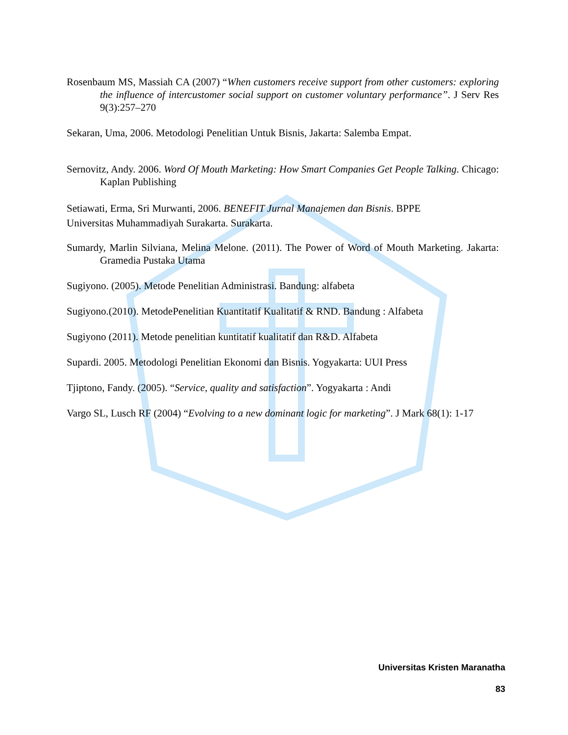Rosenbaum MS, Massiah CA (2007) “When customers receive support from other customers: exploring the influence of intercustomer social support on customer voluntary performance”. J Serv Res 9(3):257–270
Sekaran, Uma, 2006. Metodologi Penelitian Untuk Bisnis, Jakarta: Salemba Empat.
Sernovitz, Andy. 2006. Word Of Mouth Marketing: How Smart Companies Get People Talking. Chicago: Kaplan Publishing
Setiawati, Erma, Sri Murwanti, 2006. BENEFIT Jurnal Manajemen dan Bisnis. BPPE
Universitas Muhammadiyah Surakarta. Surakarta.
Sumardy, Marlin Silviana, Melina Melone. (2011). The Power of Word of Mouth Marketing. Jakarta: Gramedia Pustaka Utama
Sugiyono. (2005). Metode Penelitian Administrasi. Bandung: alfabeta
Sugiyono.(2010). MetodePenelitian Kuantitatif Kualitatif & RND. Bandung : Alfabeta
Sugiyono (2011). Metode penelitian kuntitatif kualitatif dan R&D. Alfabeta
Supardi. 2005. Metodologi Penelitian Ekonomi dan Bisnis. Yogyakarta: UUI Press
Tjiptono, Fandy. (2005). “Service, quality and satisfaction”. Yogyakarta : Andi
Vargo SL, Lusch RF (2004) “Evolving to a new dominant logic for marketing”. J Mark 68(1): 1-17
Universitas Kristen Maranatha
83